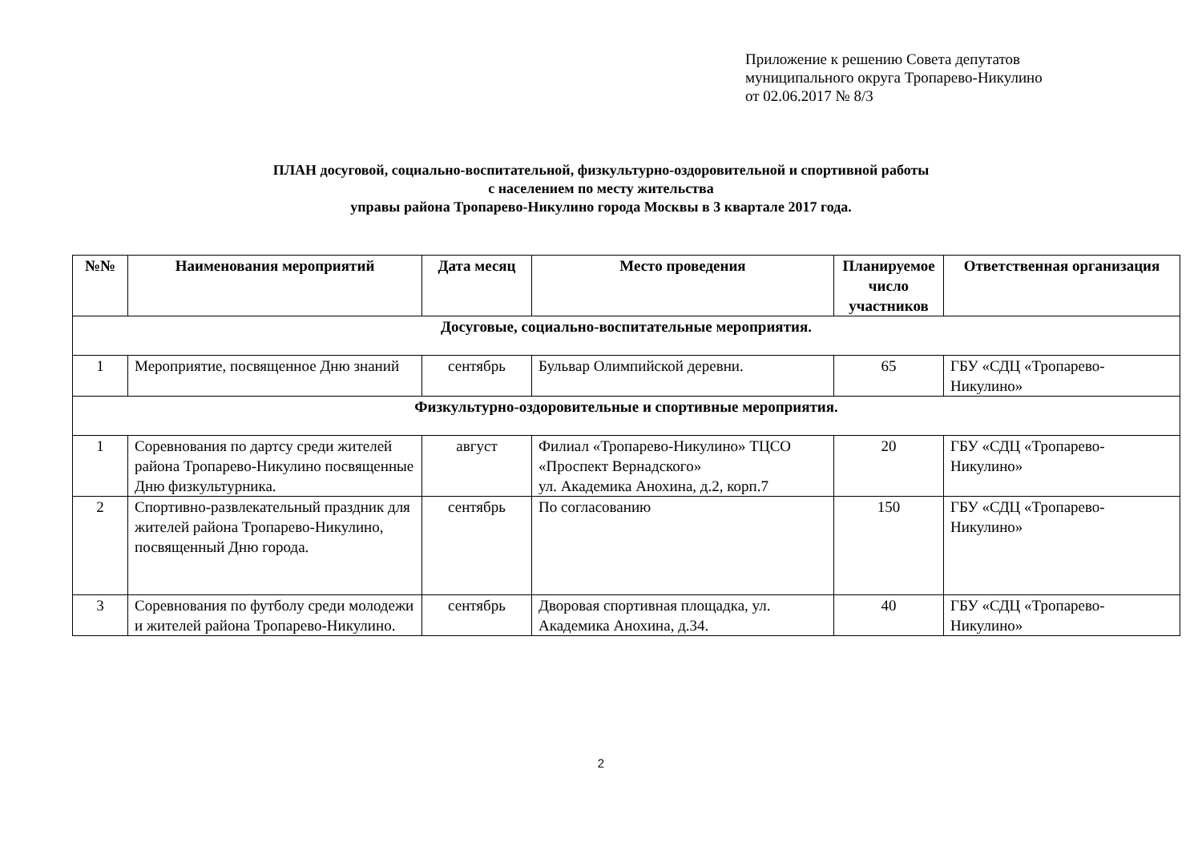Приложение к решению Совета депутатов
муниципального округа Тропарево-Никулино
от 02.06.2017 № 8/3
ПЛАН досуговой, социально-воспитательной, физкультурно-оздоровительной и спортивной работы
с населением по месту жительства
управы района Тропарево-Никулино города Москвы в 3 квартале 2017 года.
| №№ | Наименования мероприятий | Дата месяц | Место проведения | Планируемое число участников | Ответственная организация |
| --- | --- | --- | --- | --- | --- |
| Досуговые, социально-воспитательные мероприятия. | | | | | |
| 1 | Мероприятие, посвященное Дню знаний | сентябрь | Бульвар Олимпийской деревни. | 65 | ГБУ «СДЦ «Тропарево-Никулино» |
| Физкультурно-оздоровительные и спортивные мероприятия. | | | | | |
| 1 | Соревнования по дартсу среди жителей района Тропарево-Никулино посвященные Дню физкультурника. | август | Филиал «Тропарево-Никулино» ТЦСО «Проспект Вернадского» ул. Академика Анохина, д.2, корп.7 | 20 | ГБУ «СДЦ «Тропарево-Никулино» |
| 2 | Спортивно-развлекательный праздник для жителей района Тропарево-Никулино, посвященный Дню города. | сентябрь | По согласованию | 150 | ГБУ «СДЦ «Тропарево-Никулино» |
| 3 | Соревнования по футболу среди молодежи и жителей района Тропарево-Никулино. | сентябрь | Дворовая спортивная площадка, ул. Академика Анохина, д.34. | 40 | ГБУ «СДЦ «Тропарево-Никулино» |
2